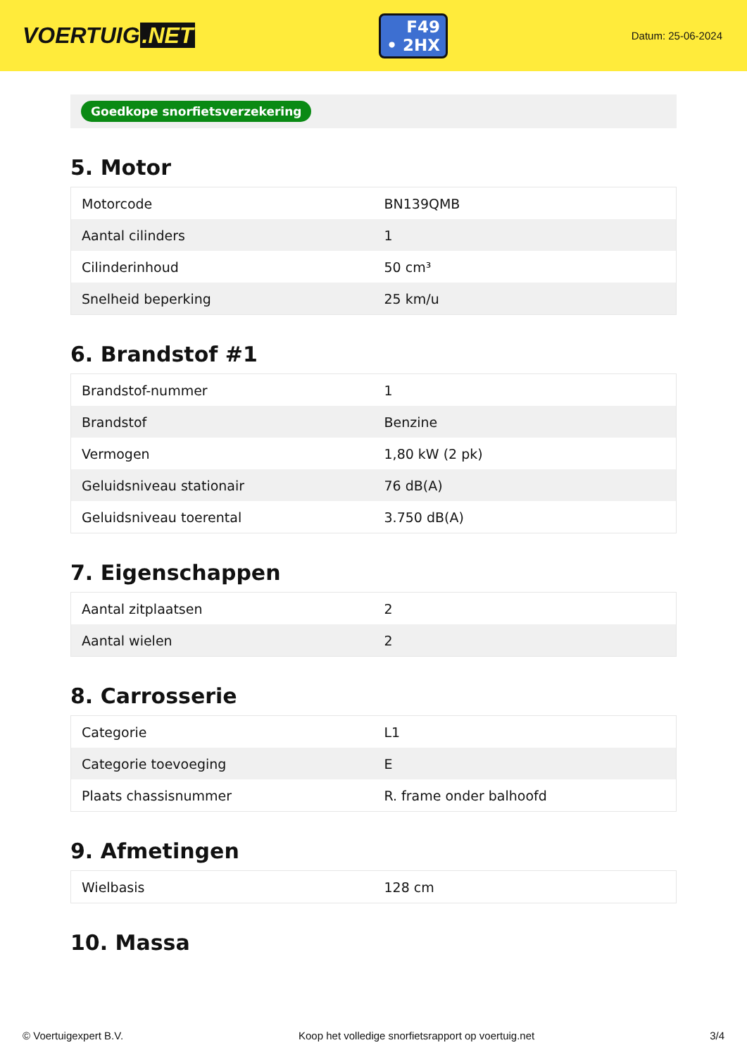VOERTUIG.NET
F49
• 2HX
Datum: 25-06-2024
Goedkope snorfietsverzekering
5. Motor
| Motorcode | BN139QMB |
| Aantal cilinders | 1 |
| Cilinderinhoud | 50 cm³ |
| Snelheid beperking | 25 km/u |
6. Brandstof #1
| Brandstof-nummer | 1 |
| Brandstof | Benzine |
| Vermogen | 1,80 kW (2 pk) |
| Geluidsniveau stationair | 76 dB(A) |
| Geluidsniveau toerental | 3.750 dB(A) |
7. Eigenschappen
| Aantal zitplaatsen | 2 |
| Aantal wielen | 2 |
8. Carrosserie
| Categorie | L1 |
| Categorie toevoeging | E |
| Plaats chassisnummer | R. frame onder balhoofd |
9. Afmetingen
| Wielbasis | 128 cm |
10. Massa
© Voertuigexpert B.V. Koop het volledige snorfietsrapport op voertuig.net 3/4